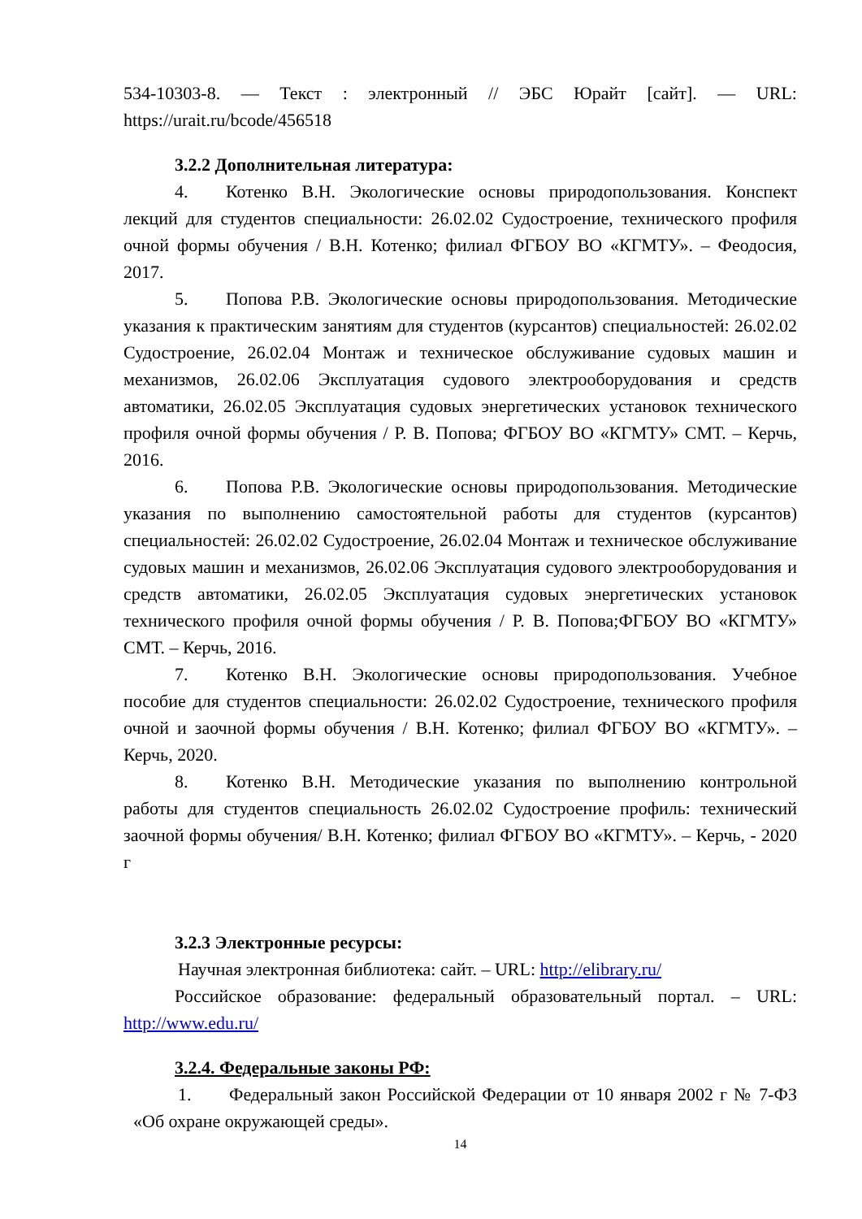534-10303-8. — Текст : электронный // ЭБС Юрайт [сайт]. — URL: https://urait.ru/bcode/456518
3.2.2 Дополнительная литература:
4. Котенко В.Н. Экологические основы природопользования. Конспект лекций для студентов специальности: 26.02.02 Судостроение, технического профиля очной формы обучения / В.Н. Котенко; филиал ФГБОУ ВО «КГМТУ». – Феодосия, 2017.
5. Попова Р.В. Экологические основы природопользования. Методические указания к практическим занятиям для студентов (курсантов) специальностей: 26.02.02 Судостроение, 26.02.04 Монтаж и техническое обслуживание судовых машин и механизмов, 26.02.06 Эксплуатация судового электрооборудования и средств автоматики, 26.02.05 Эксплуатация судовых энергетических установок технического профиля очной формы обучения / Р. В. Попова; ФГБОУ ВО «КГМТУ» СМТ. – Керчь, 2016.
6. Попова Р.В. Экологические основы природопользования. Методические указания по выполнению самостоятельной работы для студентов (курсантов) специальностей: 26.02.02 Судостроение, 26.02.04 Монтаж и техническое обслуживание судовых машин и механизмов, 26.02.06 Эксплуатация судового электрооборудования и средств автоматики, 26.02.05 Эксплуатация судовых энергетических установок технического профиля очной формы обучения / Р. В. Попова;ФГБОУ ВО «КГМТУ» СМТ. – Керчь, 2016.
7. Котенко В.Н. Экологические основы природопользования. Учебное пособие для студентов специальности: 26.02.02 Судостроение, технического профиля очной и заочной формы обучения / В.Н. Котенко; филиал ФГБОУ ВО «КГМТУ». – Керчь, 2020.
8. Котенко В.Н. Методические указания по выполнению контрольной работы для студентов специальность 26.02.02 Судостроение профиль: технический заочной формы обучения/ В.Н. Котенко; филиал ФГБОУ ВО «КГМТУ». – Керчь, - 2020 г
3.2.3 Электронные ресурсы:
Научная электронная библиотека: сайт. – URL: http://elibrary.ru/
Российское образование: федеральный образовательный портал. – URL: http://www.edu.ru/
3.2.4. Федеральные законы РФ:
1. Федеральный закон Российской Федерации от 10 января 2002 г № 7-ФЗ «Об охране окружающей среды».
14